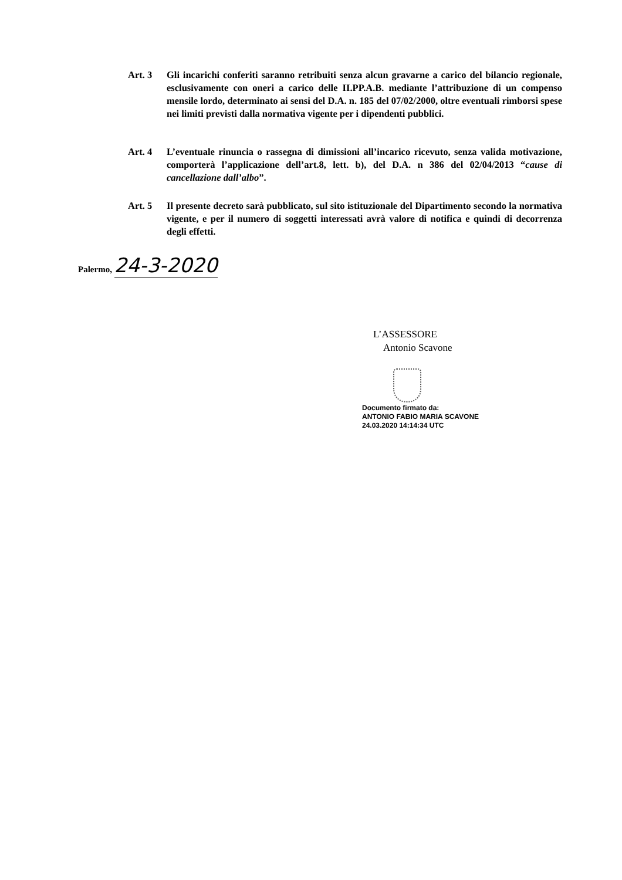Art. 3 Gli incarichi conferiti saranno retribuiti senza alcun gravarne a carico del bilancio regionale, esclusivamente con oneri a carico delle II.PP.A.B. mediante l’attribuzione di un compenso mensile lordo, determinato ai sensi del D.A. n. 185 del 07/02/2000, oltre eventuali rimborsi spese nei limiti previsti dalla normativa vigente per i dipendenti pubblici.
Art. 4 L’eventuale rinuncia o rassegna di dimissioni all’incarico ricevuto, senza valida motivazione, comporterà l’applicazione dell’art.8, lett. b), del D.A. n 386 del 02/04/2013 “cause di cancellazione dall’albo”.
Art. 5 Il presente decreto sarà pubblicato, sul sito istituzionale del Dipartimento secondo la normativa vigente, e per il numero di soggetti interessati avrà valore di notifica e quindi di decorrenza degli effetti.
Palermo, 24-3-2020
L’ASSESSORE
Antonio Scavone
Documento firmato da:
ANTONIO FABIO MARIA SCAVONE
24.03.2020 14:14:34 UTC